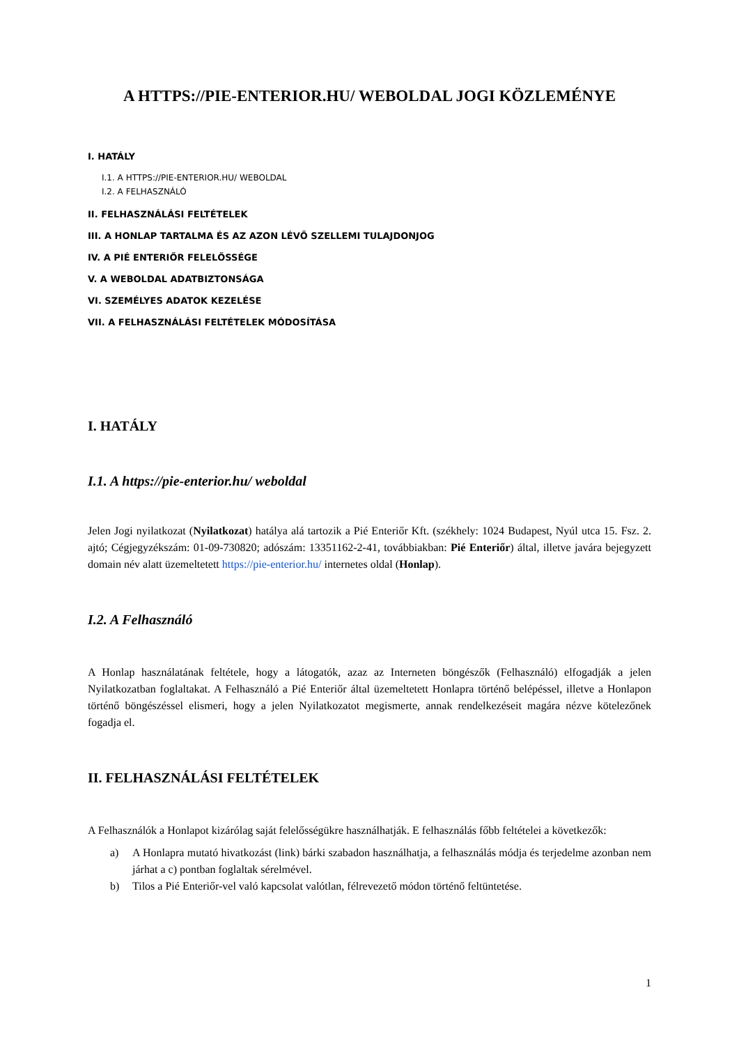A HTTPS://PIE-ENTERIOR.HU/ WEBOLDAL JOGI KÖZLEMÉNYE
I. HATÁLY
I.1. A HTTPS://PIE-ENTERIOR.HU/ WEBOLDAL
I.2. A FELHASZNÁLÓ
II. FELHASZNÁLÁSI FELTÉTELEK
III. A HONLAP TARTALMA ÉS AZ AZON LÉVŐ SZELLEMI TULAJDONJOG
IV. A PIÉ ENTERIŐR FELELŐSSÉGE
V. A WEBOLDAL ADATBIZTONSÁGA
VI. SZEMÉLYES ADATOK KEZELÉSE
VII. A FELHASZNÁLÁSI FELTÉTELEK MÓDOSÍTÁSA
I. HATÁLY
I.1. A https://pie-enterior.hu/ weboldal
Jelen Jogi nyilatkozat (Nyilatkozat) hatálya alá tartozik a Pié Enteriőr Kft. (székhely: 1024 Budapest, Nyúl utca 15. Fsz. 2. ajtó; Cégjegyzékszám: 01-09-730820; adószám: 13351162-2-41, továbbiakban: Pié Enteriőr) által, illetve javára bejegyzett domain név alatt üzemeltetett https://pie-enterior.hu/ internetes oldal (Honlap).
I.2. A Felhasználó
A Honlap használatának feltétele, hogy a látogatók, azaz az Interneten böngészők (Felhasználó) elfogadják a jelen Nyilatkozatban foglaltakat. A Felhasználó a Pié Enteriőr által üzemeltetett Honlapra történő belépéssel, illetve a Honlapon történő böngészéssel elismeri, hogy a jelen Nyilatkozatot megismerte, annak rendelkezéseit magára nézve kötelezőnek fogadja el.
II. FELHASZNÁLÁSI FELTÉTELEK
A Felhasználók a Honlapot kizárólag saját felelősségükre használhatják. E felhasználás főbb feltételei a következők:
a) A Honlapra mutató hivatkozást (link) bárki szabadon használhatja, a felhasználás módja és terjedelme azonban nem járhat a c) pontban foglaltak sérelmével.
b) Tilos a Pié Enteriőr-vel való kapcsolat valótlan, félrevezető módon történő feltüntetése.
1